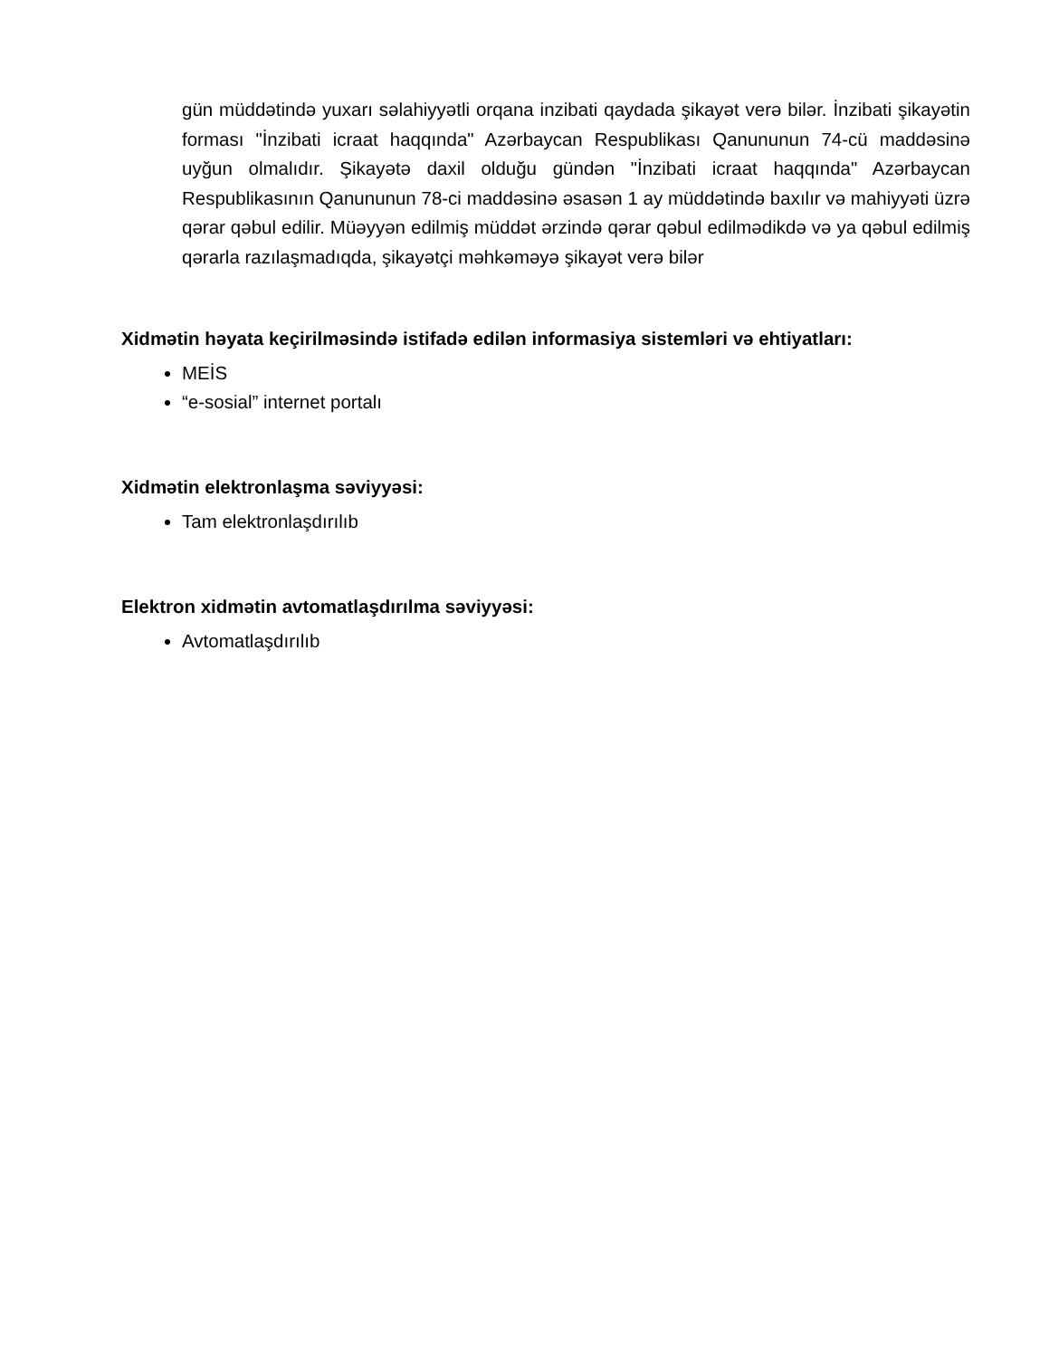gün müddətində yuxarı səlahiyyətli orqana inzibati qaydada şikayət verə bilər. İnzibati şikayətin forması "İnzibati icraat haqqında" Azərbaycan Respublikası Qanununun 74-cü maddəsinə uyğun olmalıdır. Şikayətə daxil olduğu gündən "İnzibati icraat haqqında" Azərbaycan Respublikasının Qanununun 78-ci maddəsinə əsasən 1 ay müddətində baxılır və mahiyyəti üzrə qərar qəbul edilir. Müəyyən edilmiş müddət ərzində qərar qəbul edilmədikdə və ya qəbul edilmiş qərarla razılaşmadıqda, şikayətçi məhkəməyə şikayət verə bilər
Xidmətin həyata keçirilməsində istifadə edilən informasiya sistemləri və ehtiyatları:
MEİS
“e-sosial” internet portalı
Xidmətin elektronlaşma səviyyəsi:
Tam elektronlaşdırılıb
Elektron xidmətin avtomatlaşdırılma səviyyəsi:
Avtomatlaşdırılıb